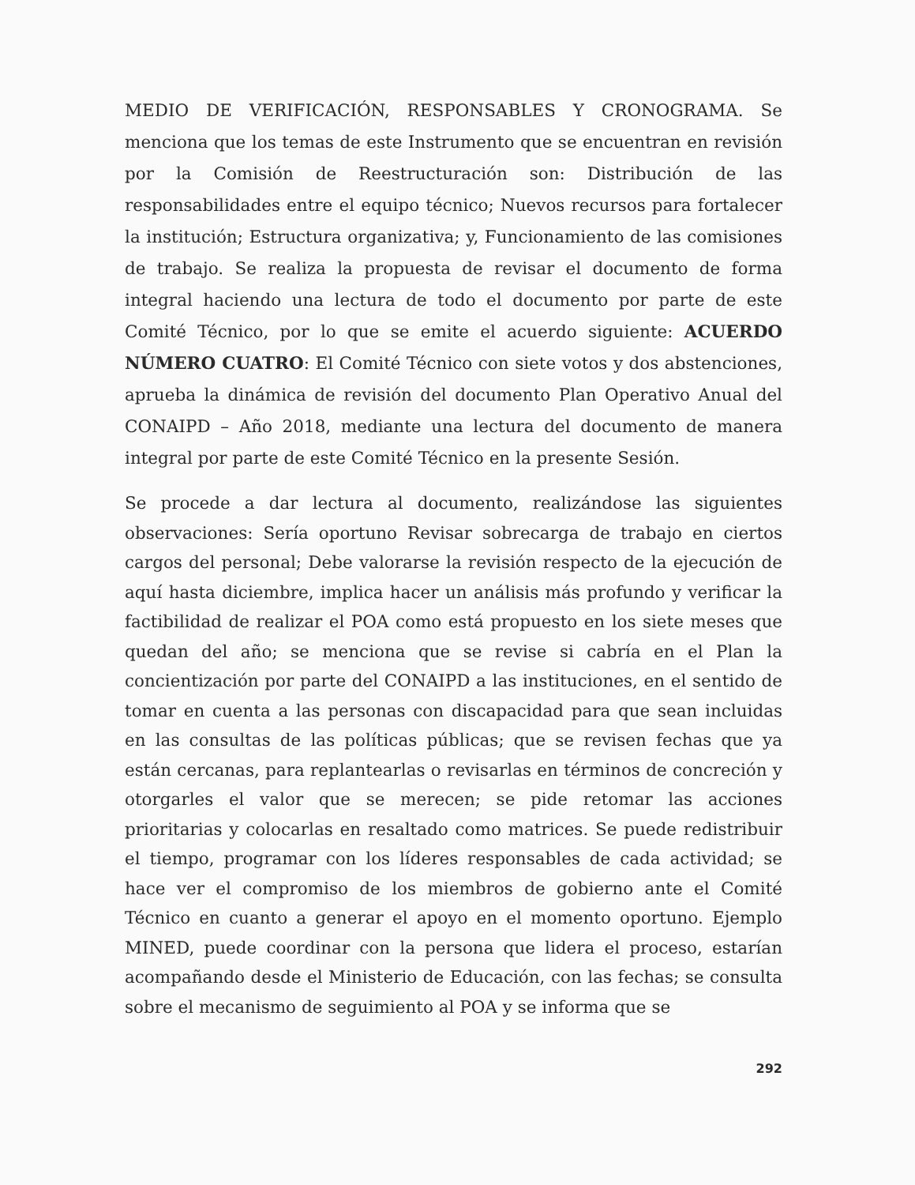MEDIO DE VERIFICACIÓN, RESPONSABLES Y CRONOGRAMA. Se menciona que los temas de este Instrumento que se encuentran en revisión por la Comisión de Reestructuración son: Distribución de las responsabilidades entre el equipo técnico; Nuevos recursos para fortalecer la institución; Estructura organizativa; y, Funcionamiento de las comisiones de trabajo. Se realiza la propuesta de revisar el documento de forma integral haciendo una lectura de todo el documento por parte de este Comité Técnico, por lo que se emite el acuerdo siguiente: ACUERDO NÚMERO CUATRO: El Comité Técnico con siete votos y dos abstenciones, aprueba la dinámica de revisión del documento Plan Operativo Anual del CONAIPD – Año 2018, mediante una lectura del documento de manera integral por parte de este Comité Técnico en la presente Sesión.
Se procede a dar lectura al documento, realizándose las siguientes observaciones: Sería oportuno Revisar sobrecarga de trabajo en ciertos cargos del personal; Debe valorarse la revisión respecto de la ejecución de aquí hasta diciembre, implica hacer un análisis más profundo y verificar la factibilidad de realizar el POA como está propuesto en los siete meses que quedan del año; se menciona que se revise si cabría en el Plan la concientización por parte del CONAIPD a las instituciones, en el sentido de tomar en cuenta a las personas con discapacidad para que sean incluidas en las consultas de las políticas públicas; que se revisen fechas que ya están cercanas, para replantearlas o revisarlas en términos de concreción y otorgarles el valor que se merecen; se pide retomar las acciones prioritarias y colocarlas en resaltado como matrices. Se puede redistribuir el tiempo, programar con los líderes responsables de cada actividad; se hace ver el compromiso de los miembros de gobierno ante el Comité Técnico en cuanto a generar el apoyo en el momento oportuno. Ejemplo MINED, puede coordinar con la persona que lidera el proceso, estarían acompañando desde el Ministerio de Educación, con las fechas; se consulta sobre el mecanismo de seguimiento al POA y se informa que se
292